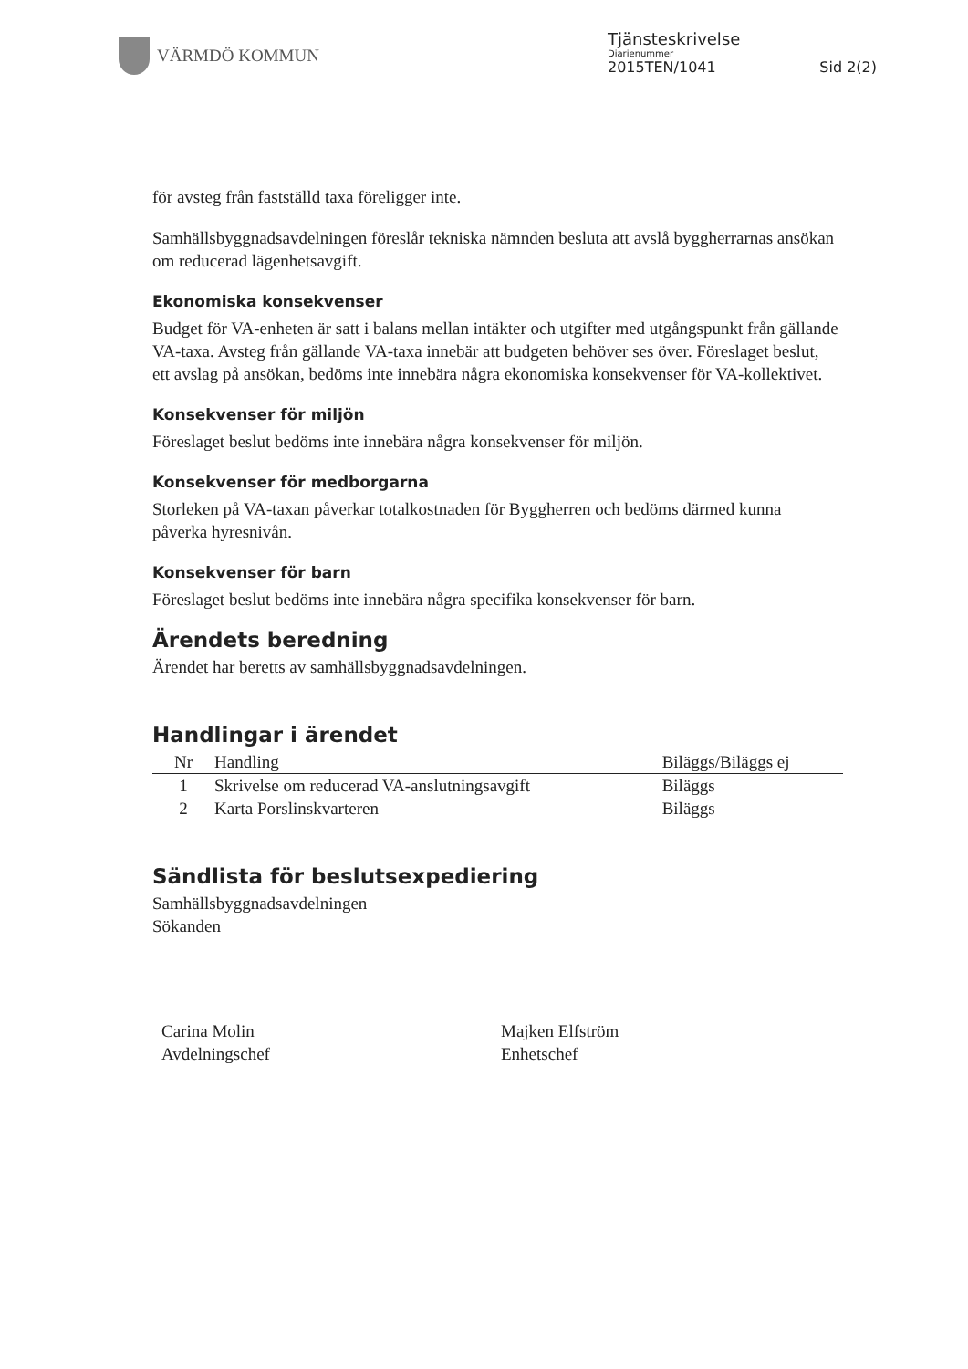VÄRMDÖ KOMMUN
Tjänsteskrivelse
Diarienummer
2015TEN/1041 Sid 2(2)
för avsteg från fastställd taxa föreligger inte.
Samhällsbyggnadsavdelningen föreslår tekniska nämnden besluta att avslå byggherrarnas ansökan om reducerad lägenhetsavgift.
Ekonomiska konsekvenser
Budget för VA-enheten är satt i balans mellan intäkter och utgifter med utgångspunkt från gällande VA-taxa. Avsteg från gällande VA-taxa innebär att budgeten behöver ses över. Föreslaget beslut, ett avslag på ansökan, bedöms inte innebära några ekonomiska konsekvenser för VA-kollektivet.
Konsekvenser för miljön
Föreslaget beslut bedöms inte innebära några konsekvenser för miljön.
Konsekvenser för medborgarna
Storleken på VA-taxan påverkar totalkostnaden för Byggherren och bedöms därmed kunna påverka hyresnivån.
Konsekvenser för barn
Föreslaget beslut bedöms inte innebära några specifika konsekvenser för barn.
Ärendets beredning
Ärendet har beretts av samhällsbyggnadsavdelningen.
Handlingar i ärendet
| Nr | Handling | Biläggs/Biläggs ej |
| --- | --- | --- |
| 1 | Skrivelse om reducerad VA-anslutningsavgift | Biläggs |
| 2 | Karta Porslinskvarteren | Biläggs |
Sändlista för beslutsexpediering
Samhällsbyggnadsavdelningen
Sökanden
Carina Molin
Avdelningschef
Majken Elfström
Enhetschef